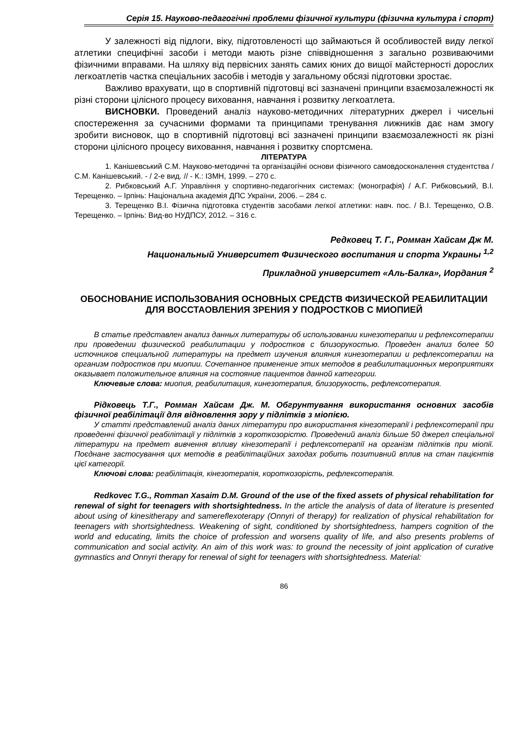Серія 15. Науково-педагогічні проблеми фізичної культури (фізична культура і спорт)
У залежності від підлоги, віку, підготовленості що займаються й особливостей виду легкої атлетики специфічні засоби і методи мають різне співвідношення з загально розвиваючими фізичними вправами. На шляху від первісних занять самих юних до вищої майстерності дорослих легкоатлетів частка спеціальних засобів і методів у загальному обсязі підготовки зростає.
Важливо врахувати, що в спортивній підготовці всі зазначені принципи взаємозалежності як різні сторони цілісного процесу виховання, навчання і розвитку легкоатлета.
ВИСНОВКИ. Проведений аналіз науково-методичних літературних джерел і чисельні спостереження за сучасними формами та принципами тренування лижників дає нам змогу зробити висновок, що в спортивній підготовці всі зазначені принципи взаємозалежності як різні сторони цілісного процесу виховання, навчання і розвитку спортсмена.
ЛІТЕРАТУРА
1. Канішевський С.М. Науково-методичні та організаційні основи фізичного самовдосконалення студентства / С.М. Канішевський. - / 2-е вид. // - К.: ІЗМН, 1999. – 270 с.
2. Рибковський А.Г. Управління у спортивно-педагогічних системах: (монографія) / А.Г. Рибковський, В.І. Терещенко. – Ірпінь: Національна академія ДПС України, 2006. – 284 с.
3. Терещенко В.І. Фізична підготовка студентів засобами легкої атлетики: навч. пос. / В.І. Терещенко, О.В. Терещенко. – Ірпінь: Вид-во НУДПСУ, 2012. – 316 с.
Редковец Т. Г., Ромман Хайсам Дж М.
Национальный Университет Физического воспитания и спорта Украины <sup>1,2</sup>
Прикладной университет «Аль-Балка», Иордания <sup>2</sup>
ОБОСНОВАНИЕ ИСПОЛЬЗОВАНИЯ ОСНОВНЫХ СРЕДСТВ ФИЗИЧЕСКОЙ РЕАБИЛИТАЦИИ ДЛЯ ВОССТАОВЛЕНИЯ ЗРЕНИЯ У ПОДРОСТКОВ С МИОПИЕЙ
В статье представлен анализ данных литературы об использовании кинезотерапии и рефлексотерапии при проведении физической реабилитации у подростков с близорукостью. Проведен анализ более 50 источников специальной литературы на предмет изучения влияния кинезотерапии и рефлексотерапии на организм подростков при миопии. Сочетанное применение этих методов в реабилитационных мероприятиях оказывает положительное влияния на состояние пациентов данной категории.
Ключевые слова: миопия, реабилитация, кинезотерапия, близорукость, рефлексотерапия.
Рідковець Т.Г., Ромман Хайсам Дж. М. Обгрунтування використання основних засобів фізичної реабілітації для відновлення зору у підлітків з міопією.
У статті представлений аналіз даних літератури про використання кінезотерапії і рефлексотерапії при проведенні фізичної реабілітації у підлітків з короткозорістю. Проведений аналіз більше 50 джерел спеціальної літератури на предмет вивчення впливу кінезотерапії і рефлексотерапії на організм підлітків при міопії. Поєднане застосування цих методів в реабілітаційних заходах робить позитивний вплив на стан пацієнтів цієї категорії.
Ключові слова: реабілітація, кінезотерапія, короткозорість, рефлексотерапія.
Redkovec T.G., Romman Xasaim D.M. Ground of the use of the fixed assets of physical rehabilitation for renewal of sight for teenagers with shortsightedness. In the article the analysis of data of literature is presented about using of kinesitherapy and samereflexoterapy (Onnyri of therapy) for realization of physical rehabilitation for teenagers with shortsightedness. Weakening of sight, conditioned by shortsightedness, hampers cognition of the world and educating, limits the choice of profession and worsens quality of life, and also presents problems of communication and social activity. An aim of this work was: to ground the necessity of joint application of curative gymnastics and Onnyri therapy for renewal of sight for teenagers with shortsightedness. Material:
86